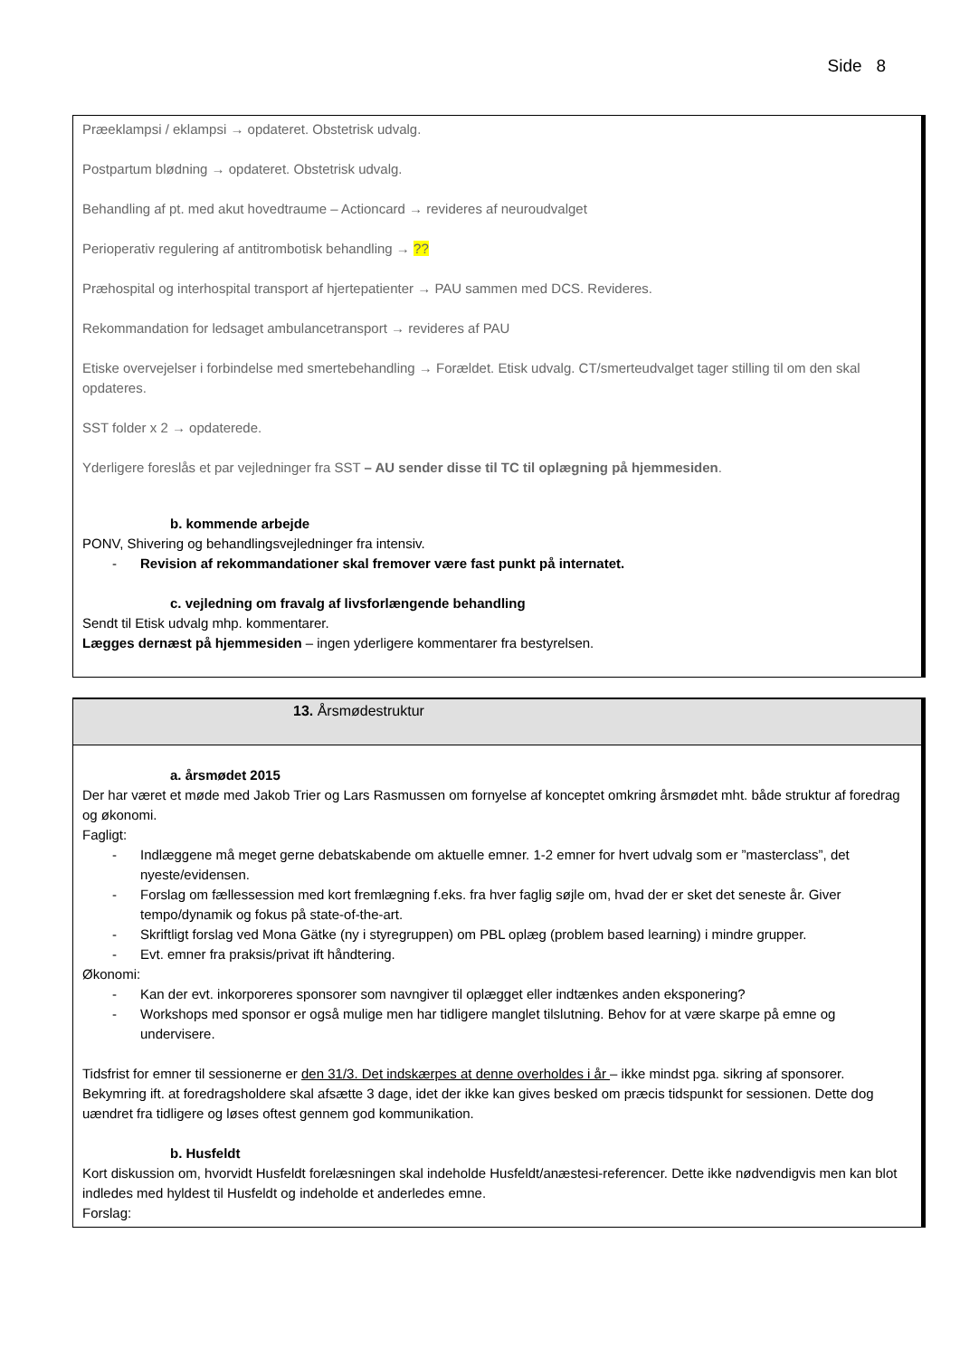Side 8
Præeklampsi / eklampsi → opdateret. Obstetrisk udvalg.
Postpartum blødning → opdateret. Obstetrisk udvalg.
Behandling af pt. med akut hovedtraume – Actioncard → revideres af neuroudvalget
Perioperativ regulering af antitrombotisk behandling → ??
Præhospital og interhospital transport af hjertepatienter → PAU sammen med DCS. Revideres.
Rekommandation for ledsaget ambulancetransport → revideres af PAU
Etiske overvejelser i forbindelse med smertebehandling → Forældet. Etisk udvalg. CT/smerteudvalget tager stilling til om den skal opdateres.
SST folder x 2 → opdaterede.
Yderligere foreslås et par vejledninger fra SST – AU sender disse til TC til oplægning på hjemmesiden.
b. kommende arbejde
PONV, Shivering og behandlingsvejledninger fra intensiv.
- Revision af rekommandationer skal fremover være fast punkt på internatet.
c. vejledning om fravalg af livsforlængende behandling
Sendt til Etisk udvalg mhp. kommentarer.
Lægges dernæst på hjemmesiden – ingen yderligere kommentarer fra bestyrelsen.
13. Årsmødestruktur
a. årsmødet 2015
Der har været et møde med Jakob Trier og Lars Rasmussen om fornyelse af konceptet omkring årsmødet mht. både struktur af foredrag og økonomi.
Fagligt:
- Indlæggene må meget gerne debatskabende om aktuelle emner. 1-2 emner for hvert udvalg som er ”masterclass”, det nyeste/evidensen.
- Forslag om fællessession med kort fremlægning f.eks. fra hver faglig søjle om, hvad der er sket det seneste år. Giver tempo/dynamik og fokus på state-of-the-art.
- Skriftligt forslag ved Mona Gätke (ny i styregruppen) om PBL oplæg (problem based learning) i mindre grupper.
- Evt. emner fra praksis/privat ift håndtering.
Økonomi:
- Kan der evt. inkorporeres sponsorer som navngiver til oplægget eller indtænkes anden eksponering?
- Workshops med sponsor er også mulige men har tidligere manglet tilslutning. Behov for at være skarpe på emne og undervisere.
Tidsfrist for emner til sessionerne er den 31/3. Det indskærpes at denne overholdes i år – ikke mindst pga. sikring af sponsorer.
Bekymring ift. at foredragsholdere skal afsætte 3 dage, idet der ikke kan gives besked om præcis tidspunkt for sessionen. Dette dog uændret fra tidligere og løses oftest gennem god kommunikation.
b. Husfeldt
Kort diskussion om, hvorvidt Husfeldt forelæsningen skal indeholde Husfeldt/anæstesi-referencer. Dette ikke nødvendigvis men kan blot indledes med hyldest til Husfeldt og indeholde et anderledes emne.
Forslag: